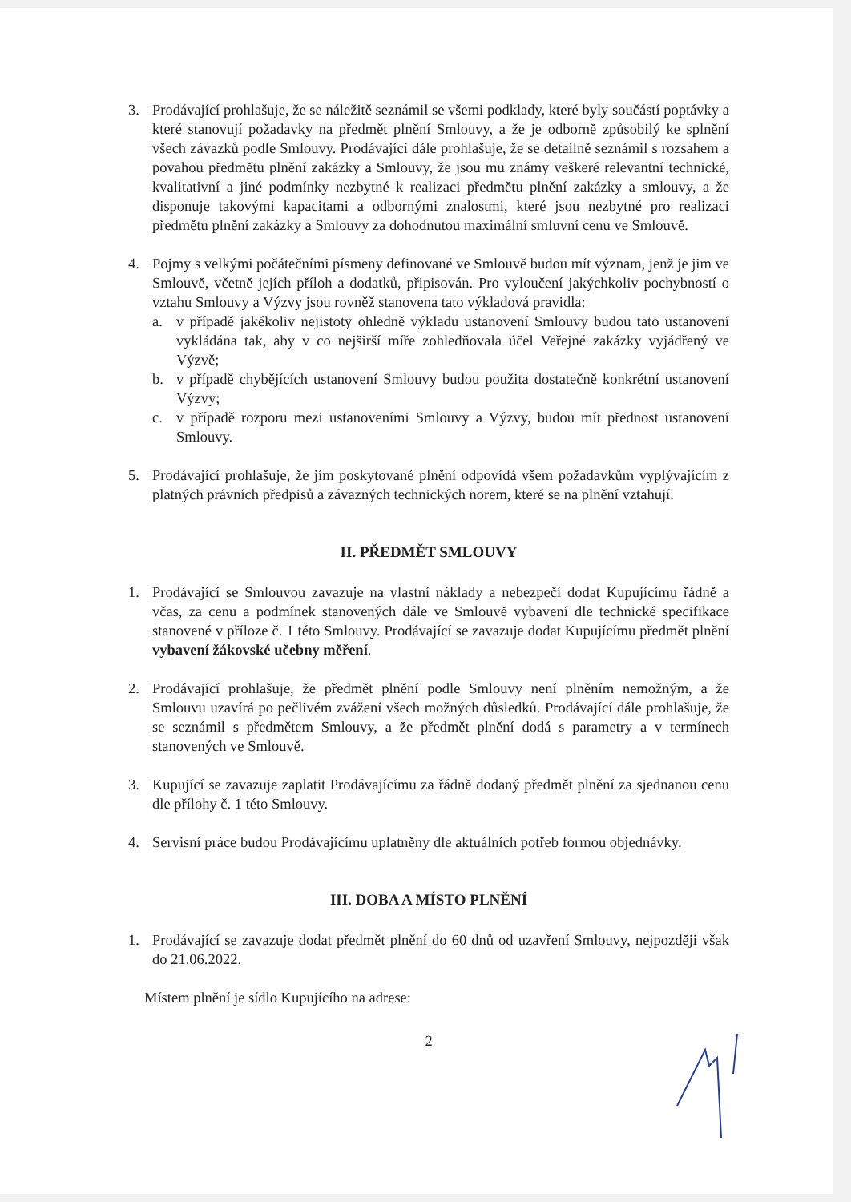3. Prodávající prohlašuje, že se náležitě seznámil se všemi podklady, které byly součástí poptávky a které stanovují požadavky na předmět plnění Smlouvy, a že je odborně způsobilý ke splnění všech závazků podle Smlouvy. Prodávající dále prohlašuje, že se detailně seznámil s rozsahem a povahou předmětu plnění zakázky a Smlouvy, že jsou mu známy veškeré relevantní technické, kvalitativní a jiné podmínky nezbytné k realizaci předmětu plnění zakázky a smlouvy, a že disponuje takovými kapacitami a odbornými znalostmi, které jsou nezbytné pro realizaci předmětu plnění zakázky a Smlouvy za dohodnutou maximální smluvní cenu ve Smlouvě.
4. Pojmy s velkými počátečními písmeny definované ve Smlouvě budou mít význam, jenž je jim ve Smlouvě, včetně jejích příloh a dodatků, připisován. Pro vyloučení jakýchkoliv pochybností o vztahu Smlouvy a Výzvy jsou rovněž stanovena tato výkladová pravidla:
a. v případě jakékoliv nejistoty ohledně výkladu ustanovení Smlouvy budou tato ustanovení vykládána tak, aby v co nejširší míře zohledňovala účel Veřejné zakázky vyjádřený ve Výzvě;
b. v případě chybějících ustanovení Smlouvy budou použita dostatečně konkrétní ustanovení Výzvy;
c. v případě rozporu mezi ustanoveními Smlouvy a Výzvy, budou mít přednost ustanovení Smlouvy.
5. Prodávající prohlašuje, že jím poskytované plnění odpovídá všem požadavkům vyplývajícím z platných právních předpisů a závazných technických norem, které se na plnění vztahují.
II. PŘEDMĚT SMLOUVY
1. Prodávající se Smlouvou zavazuje na vlastní náklady a nebezpečí dodat Kupujícímu řádně a včas, za cenu a podmínek stanovených dále ve Smlouvě vybavení dle technické specifikace stanovené v příloze č. 1 této Smlouvy. Prodávající se zavazuje dodat Kupujícímu předmět plnění vybavení žákovské učebny měření.
2. Prodávající prohlašuje, že předmět plnění podle Smlouvy není plněním nemožným, a že Smlouvu uzavírá po pečlivém zvážení všech možných důsledků. Prodávající dále prohlašuje, že se seznámil s předmětem Smlouvy, a že předmět plnění dodá s parametry a v termínech stanovených ve Smlouvě.
3. Kupující se zavazuje zaplatit Prodávajícímu za řádně dodaný předmět plnění za sjednanou cenu dle přílohy č. 1 této Smlouvy.
4. Servisní práce budou Prodávajícímu uplatněny dle aktuálních potřeb formou objednávky.
III. DOBA A MÍSTO PLNĚNÍ
1. Prodávající se zavazuje dodat předmět plnění do 60 dnů od uzavření Smlouvy, nejpozději však do 21.06.2022.
Místem plnění je sídlo Kupujícího na adrese:
2